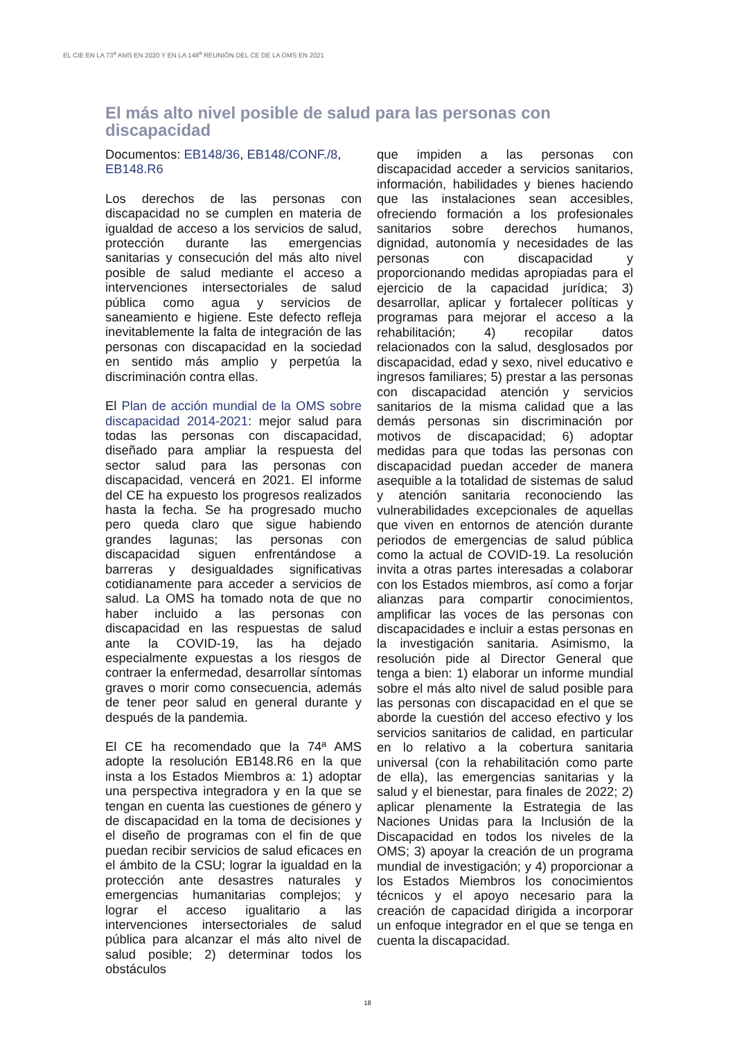EL CIE EN LA 73<sup>a</sup> AMS EN 2020 Y EN LA 148<sup>a</sup> REUNIÓN DEL CE DE LA OMS EN 2021
El más alto nivel posible de salud para las personas con discapacidad
Documentos: EB148/36, EB148/CONF./8, EB148.R6
Los derechos de las personas con discapacidad no se cumplen en materia de igualdad de acceso a los servicios de salud, protección durante las emergencias sanitarias y consecución del más alto nivel posible de salud mediante el acceso a intervenciones intersectoriales de salud pública como agua y servicios de saneamiento e higiene. Este defecto refleja inevitablemente la falta de integración de las personas con discapacidad en la sociedad en sentido más amplio y perpetúa la discriminación contra ellas.
El Plan de acción mundial de la OMS sobre discapacidad 2014-2021: mejor salud para todas las personas con discapacidad, diseñado para ampliar la respuesta del sector salud para las personas con discapacidad, vencerá en 2021. El informe del CE ha expuesto los progresos realizados hasta la fecha. Se ha progresado mucho pero queda claro que sigue habiendo grandes lagunas; las personas con discapacidad siguen enfrentándose a barreras y desigualdades significativas cotidianamente para acceder a servicios de salud. La OMS ha tomado nota de que no haber incluido a las personas con discapacidad en las respuestas de salud ante la COVID-19, las ha dejado especialmente expuestas a los riesgos de contraer la enfermedad, desarrollar síntomas graves o morir como consecuencia, además de tener peor salud en general durante y después de la pandemia.
El CE ha recomendado que la 74ª AMS adopte la resolución EB148.R6 en la que insta a los Estados Miembros a: 1) adoptar una perspectiva integradora y en la que se tengan en cuenta las cuestiones de género y de discapacidad en la toma de decisiones y el diseño de programas con el fin de que puedan recibir servicios de salud eficaces en el ámbito de la CSU; lograr la igualdad en la protección ante desastres naturales y emergencias humanitarias complejos; y lograr el acceso igualitario a las intervenciones intersectoriales de salud pública para alcanzar el más alto nivel de salud posible; 2) determinar todos los obstáculos
que impiden a las personas con discapacidad acceder a servicios sanitarios, información, habilidades y bienes haciendo que las instalaciones sean accesibles, ofreciendo formación a los profesionales sanitarios sobre derechos humanos, dignidad, autonomía y necesidades de las personas con discapacidad y proporcionando medidas apropiadas para el ejercicio de la capacidad jurídica; 3) desarrollar, aplicar y fortalecer políticas y programas para mejorar el acceso a la rehabilitación; 4) recopilar datos relacionados con la salud, desglosados por discapacidad, edad y sexo, nivel educativo e ingresos familiares; 5) prestar a las personas con discapacidad atención y servicios sanitarios de la misma calidad que a las demás personas sin discriminación por motivos de discapacidad; 6) adoptar medidas para que todas las personas con discapacidad puedan acceder de manera asequible a la totalidad de sistemas de salud y atención sanitaria reconociendo las vulnerabilidades excepcionales de aquellas que viven en entornos de atención durante periodos de emergencias de salud pública como la actual de COVID-19. La resolución invita a otras partes interesadas a colaborar con los Estados miembros, así como a forjar alianzas para compartir conocimientos, amplificar las voces de las personas con discapacidades e incluir a estas personas en la investigación sanitaria. Asimismo, la resolución pide al Director General que tenga a bien: 1) elaborar un informe mundial sobre el más alto nivel de salud posible para las personas con discapacidad en el que se aborde la cuestión del acceso efectivo y los servicios sanitarios de calidad, en particular en lo relativo a la cobertura sanitaria universal (con la rehabilitación como parte de ella), las emergencias sanitarias y la salud y el bienestar, para finales de 2022; 2) aplicar plenamente la Estrategia de las Naciones Unidas para la Inclusión de la Discapacidad en todos los niveles de la OMS; 3) apoyar la creación de un programa mundial de investigación; y 4) proporcionar a los Estados Miembros los conocimientos técnicos y el apoyo necesario para la creación de capacidad dirigida a incorporar un enfoque integrador en el que se tenga en cuenta la discapacidad.
18